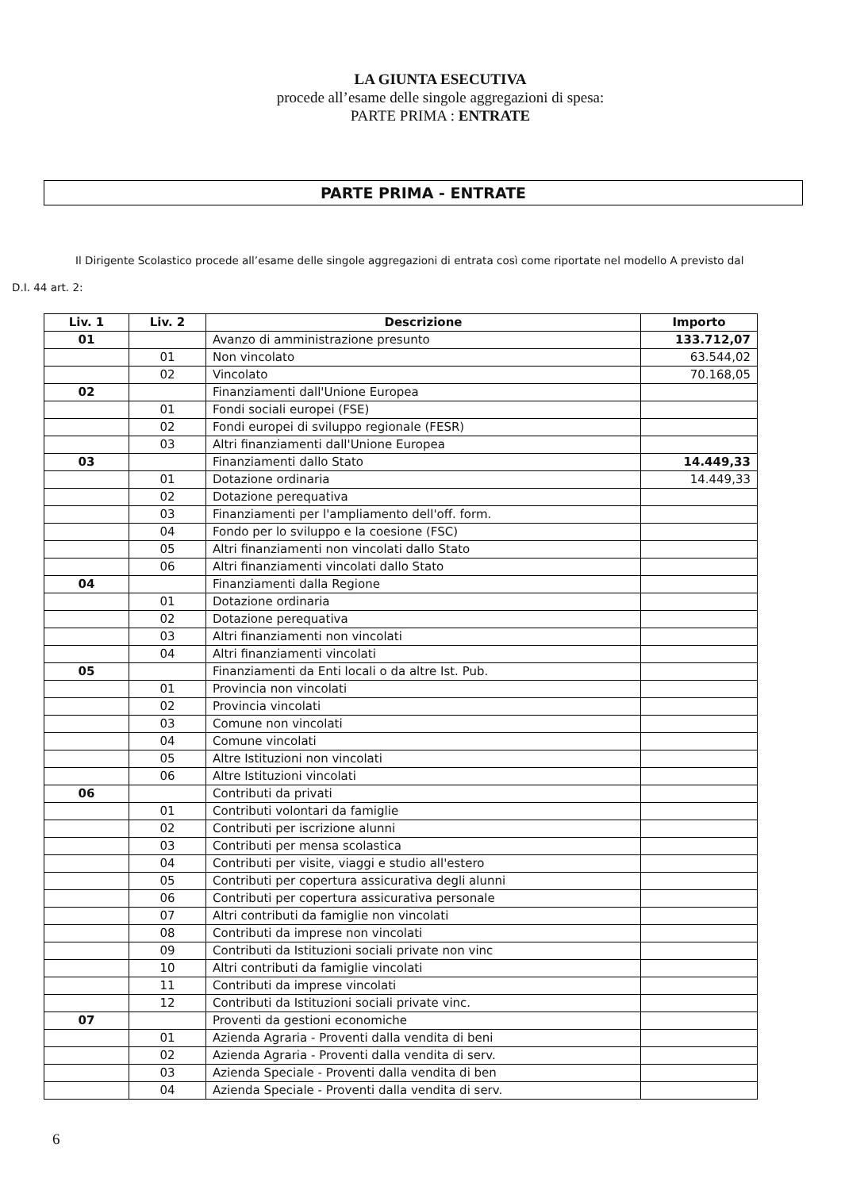LA GIUNTA ESECUTIVA
procede all’esame delle singole aggregazioni di spesa:
PARTE PRIMA : ENTRATE
PARTE PRIMA - ENTRATE
Il Dirigente Scolastico procede all’esame delle singole aggregazioni di entrata così come riportate nel modello A previsto dal
D.I. 44 art. 2:
| Liv. 1 | Liv. 2 | Descrizione | Importo |
| --- | --- | --- | --- |
| 01 | | Avanzo di amministrazione presunto | 133.712,07 |
| | 01 | Non vincolato | 63.544,02 |
| | 02 | Vincolato | 70.168,05 |
| 02 | | Finanziamenti dall'Unione Europea | |
| | 01 | Fondi sociali europei (FSE) | |
| | 02 | Fondi europei di sviluppo regionale (FESR) | |
| | 03 | Altri finanziamenti dall'Unione Europea | |
| 03 | | Finanziamenti dallo Stato | 14.449,33 |
| | 01 | Dotazione ordinaria | 14.449,33 |
| | 02 | Dotazione perequativa | |
| | 03 | Finanziamenti per l'ampliamento dell'off. form. | |
| | 04 | Fondo per lo sviluppo e la coesione (FSC) | |
| | 05 | Altri finanziamenti non vincolati dallo Stato | |
| | 06 | Altri finanziamenti vincolati dallo Stato | |
| 04 | | Finanziamenti dalla Regione | |
| | 01 | Dotazione ordinaria | |
| | 02 | Dotazione perequativa | |
| | 03 | Altri finanziamenti non vincolati | |
| | 04 | Altri finanziamenti vincolati | |
| 05 | | Finanziamenti da Enti locali o da altre Ist. Pub. | |
| | 01 | Provincia non vincolati | |
| | 02 | Provincia vincolati | |
| | 03 | Comune non vincolati | |
| | 04 | Comune vincolati | |
| | 05 | Altre Istituzioni non vincolati | |
| | 06 | Altre Istituzioni vincolati | |
| 06 | | Contributi da privati | |
| | 01 | Contributi volontari da famiglie | |
| | 02 | Contributi per iscrizione alunni | |
| | 03 | Contributi per mensa scolastica | |
| | 04 | Contributi per visite, viaggi e studio all'estero | |
| | 05 | Contributi per copertura assicurativa degli alunni | |
| | 06 | Contributi per copertura assicurativa personale | |
| | 07 | Altri contributi da famiglie non vincolati | |
| | 08 | Contributi da imprese non vincolati | |
| | 09 | Contributi da Istituzioni sociali private non vinc | |
| | 10 | Altri contributi da famiglie vincolati | |
| | 11 | Contributi da imprese vincolati | |
| | 12 | Contributi da Istituzioni sociali private vinc. | |
| 07 | | Proventi da gestioni economiche | |
| | 01 | Azienda Agraria - Proventi dalla vendita di beni | |
| | 02 | Azienda Agraria - Proventi dalla vendita di serv. | |
| | 03 | Azienda Speciale - Proventi dalla vendita di ben | |
| | 04 | Azienda Speciale - Proventi dalla vendita di serv. | |
6